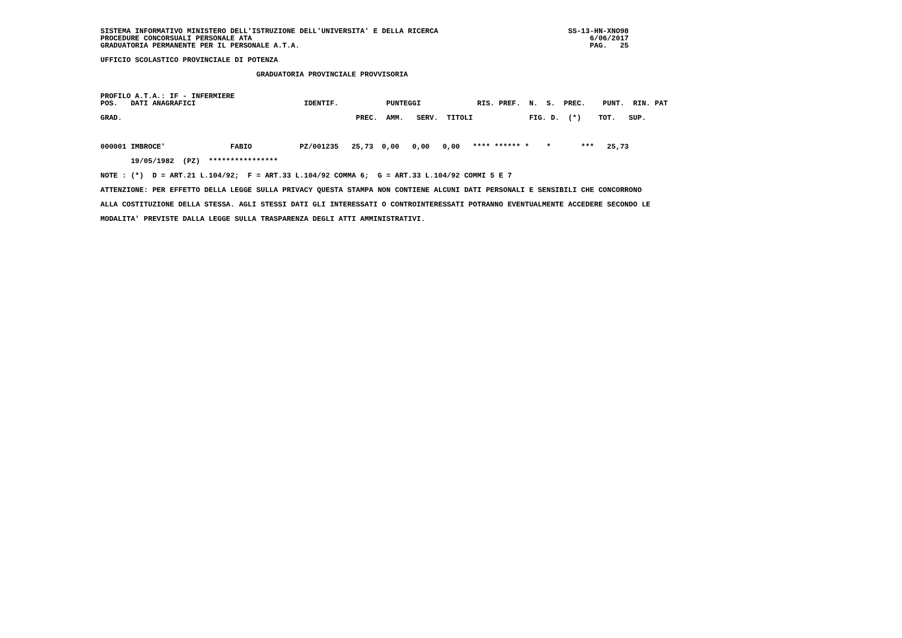SISTEMA INFORMATIVO MINISTERO DELL'ISTRUZIONE DELL'UNIVERSITA' E DELLA RICERCA                              SS-13-HN-XNO98
PROCEDURE CONCORSUALI PERSONALE ATA                                                                              6/06/2017
GRADUATORIA PERMANENTE PER IL PERSONALE A.T.A.                                                                   PAG.   25

UFFICIO SCOLASTICO PROVINCIALE DI POTENZA

                                    GRADUATORIA PROVINCIALE PROVVISORIA


PROFILO A.T.A.: IF - INFERMIERE
POS.   DATI ANAGRAFICI                         IDENTIF.           PUNTEGGI             RIS. PREF.  N.  S.  PREC.    PUNT.  RIN. PAT

GRAD.                                                      PREC.  AMM.   SERV.  TITOLI             FIG. D.  (*)    TOT.   SUP.



000001 IMBROCE'               FABIO           PZ/001235   25,73  0,00   0,00   0,00   **** ****** *    *       ***   25,73

       19/05/1982  (PZ)  ****************

NOTE : (*)  D = ART.21 L.104/92;  F = ART.33 L.104/92 COMMA 6;  G = ART.33 L.104/92 COMMI 5 E 7

ATTENZIONE: PER EFFETTO DELLA LEGGE SULLA PRIVACY QUESTA STAMPA NON CONTIENE ALCUNI DATI PERSONALI E SENSIBILI CHE CONCORRONO

ALLA COSTITUZIONE DELLA STESSA. AGLI STESSI DATI GLI INTERESSATI O CONTROINTERESSATI POTRANNO EVENTUALMENTE ACCEDERE SECONDO LE

MODALITA' PREVISTE DALLA LEGGE SULLA TRASPARENZA DEGLI ATTI AMMINISTRATIVI.